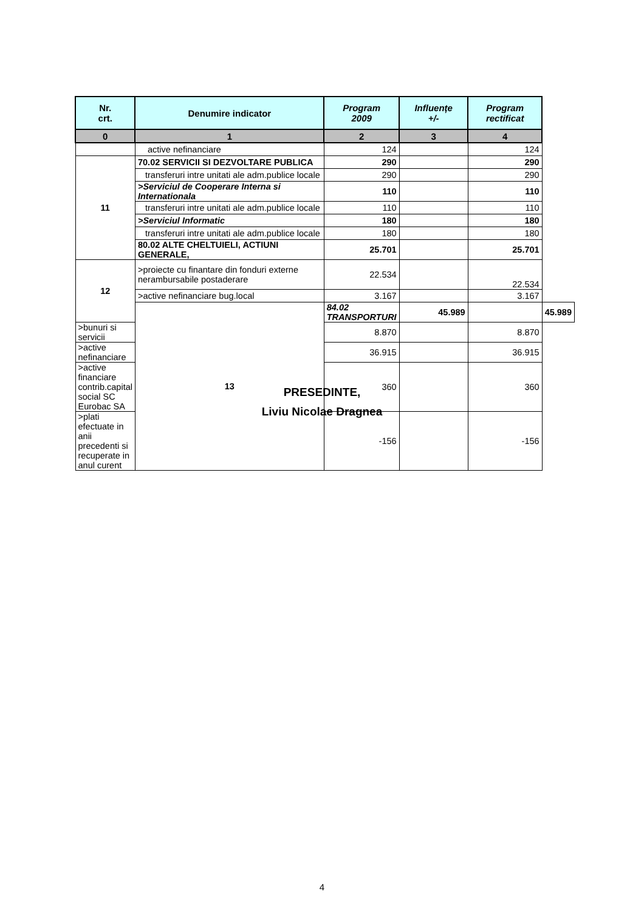| Nr. crt. | Denumire indicator | Program 2009 | Influențe +/- | Program rectificat | |
| --- | --- | --- | --- | --- | --- |
| 0 | 1 | 2 | 3 | 4 | |
| | active nefinanciare | 124 | | 124 | |
| 11 | 70.02 SERVICII SI DEZVOLTARE PUBLICA | 290 | | 290 | |
| | transferuri intre unitati ale adm.publice locale | 290 | | 290 | |
| | >Serviciul de Cooperare Interna si Internationala | 110 | | 110 | |
| | transferuri intre unitati ale adm.publice locale | 110 | | 110 | |
| | >Serviciul Informatic | 180 | | 180 | |
| | transferuri intre unitati ale adm.publice locale | 180 | | 180 | |
| | 80.02 ALTE CHELTUIELI, ACTIUNI GENERALE, | 25.701 | | 25.701 | |
| 12 | >proiecte cu finantare din fonduri externe nerambursabile postaderare | 22.534 | | 22.534 | |
| | >active nefinanciare bug.local | 3.167 | | 3.167 | |
| | 13 | 84.02 TRANSPORTURI | 45.989 | | 45.989 |
| >bunuri si servicii | | 8.870 | | 8.870 | |
| >active nefinanciare | | 36.915 | | 36.915 | |
| >active financiare contrib.capital social SC Eurobac SA | | 360 | | 360 | |
| >plati efectuate in anii precedenti si recuperate in anul curent | | -156 | | -156 | |
PRESEDINTE,
Liviu Nicolae Dragnea
4